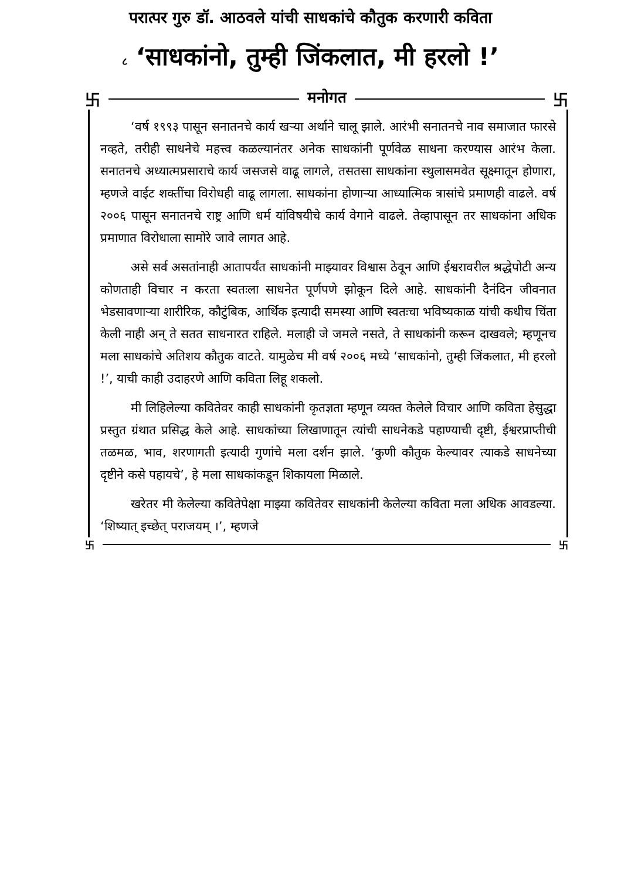परात्पर गुरु डॉ. आठवले यांची साधकांचे कौतुक करणारी कविता
८ ‘साधकांनो, तुम्ही जिंकलात, मी हरलो !’
卐 मनोगत 卐
‘वर्ष १९९३ पासून सनातनचे कार्य खर्‍या अर्थाने चालू झाले. आरंभी सनातनचे नाव समाजात फारसे नव्हते, तरीही साधनेचे महत्त्व कळल्यानंतर अनेक साधकांनी पूर्णवेळ साधना करण्यास आरंभ केला. सनातनचे अध्यात्मप्रसाराचे कार्य जसजसे वाढू लागले, तसतसा साधकांना स्थुलासमवेत सूक्ष्मातून होणारा, म्हणजे वाईट शक्तींचा विरोधही वाढू लागला. साधकांना होणार्‍या आध्यात्मिक त्रासांचे प्रमाणही वाढले. वर्ष २००६ पासून सनातनचे राष्ट्र आणि धर्म यांविषयीचे कार्य वेगाने वाढले. तेव्हापासून तर साधकांना अधिक प्रमाणात विरोधाला सामोरे जावे लागत आहे.
असे सर्व असतांनाही आतापर्यंत साधकांनी माझ्यावर विश्वास ठेवून आणि ईश्वरावरील श्रद्धेपोटी अन्य कोणताही विचार न करता स्वतःला साधनेत पूर्णपणे झोकून दिले आहे. साधकांनी दैनंदिन जीवनात भेडसावणार्‍या शारीरिक, कौटुंबिक, आर्थिक इत्यादी समस्या आणि स्वतःचा भविष्यकाळ यांची कधीच चिंता केली नाही अन् ते सतत साधनारत राहिले. मलाही जे जमले नसते, ते साधकांनी करून दाखवले; म्हणूनच मला साधकांचे अतिशय कौतुक वाटते. यामुळेच मी वर्ष २००६ मध्ये ‘साधकांनो, तुम्ही जिंकलात, मी हरलो !’, याची काही उदाहरणे आणि कविता लिहू शकलो.
मी लिहिलेल्या कवितेवर काही साधकांनी कृतज्ञता म्हणून व्यक्त केलेले विचार आणि कविता हेसुद्धा प्रस्तुत ग्रंथात प्रसिद्ध केले आहे. साधकांच्या लिखाणातून त्यांची साधनेकडे पहाण्याची दृष्टी, ईश्वरप्राप्तीची तळमळ, भाव, शरणागती इत्यादी गुणांचे मला दर्शन झाले. ‘कुणी कौतुक केल्यावर त्याकडे साधनेच्या दृष्टीने कसे पहायचे’, हे मला साधकांकडून शिकायला मिळाले.
खरेतर मी केलेल्या कवितेपेक्षा माझ्या कवितेवर साधकांनी केलेल्या कविता मला अधिक आवडल्या. ‘शिष्यात् इच्छेत् पराजयम् ।’, म्हणजे
卐 卐